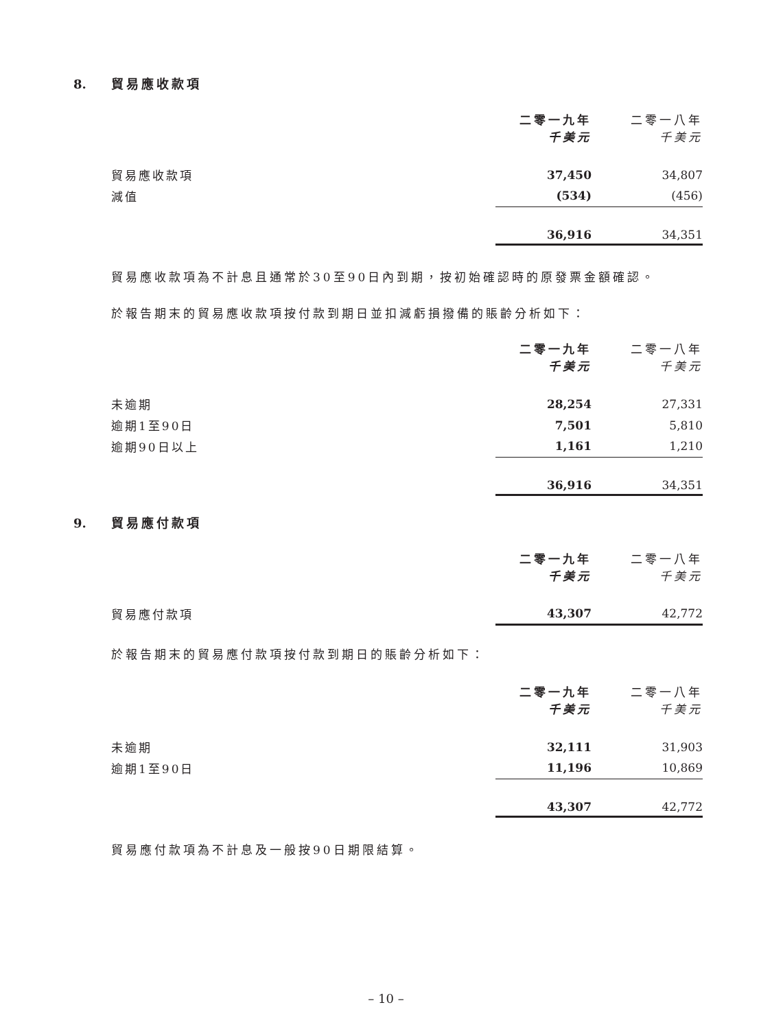8. 貿易應收款項
| | 二零一九年 千美元 | 二零一八年 千美元 |
| 貿易應收款項 | 37,450 | 34,807 |
| 減值 | (534) | (456) |
| | 36,916 | 34,351 |
貿易應收款項為不計息且通常於30至90日內到期，按初始確認時的原發票金額確認。
於報告期末的貿易應收款項按付款到期日並扣減虧損撥備的賬齡分析如下：
| | 二零一九年 千美元 | 二零一八年 千美元 |
| 未逾期 | 28,254 | 27,331 |
| 逾期1至90日 | 7,501 | 5,810 |
| 逾期90日以上 | 1,161 | 1,210 |
| | 36,916 | 34,351 |
9. 貿易應付款項
| | 二零一九年 千美元 | 二零一八年 千美元 |
| 貿易應付款項 | 43,307 | 42,772 |
於報告期末的貿易應付款項按付款到期日的賬齡分析如下：
| | 二零一九年 千美元 | 二零一八年 千美元 |
| 未逾期 | 32,111 | 31,903 |
| 逾期1至90日 | 11,196 | 10,869 |
| | 43,307 | 42,772 |
貿易應付款項為不計息及一般按90日期限結算。
– 10 –